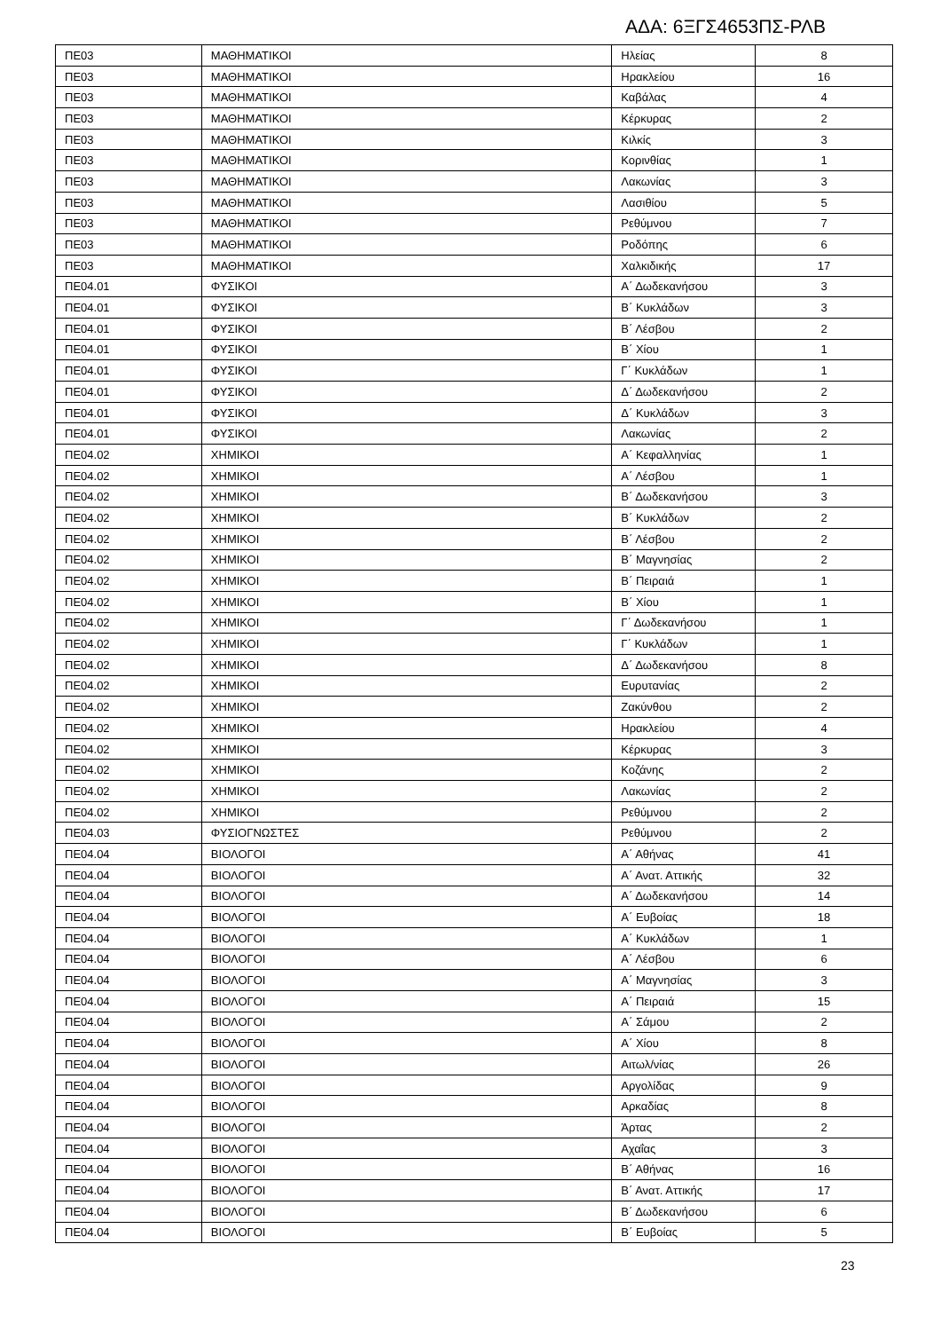ΑΔΑ: 6ΞΓΣ4653ΠΣ-ΡΛΒ
| ΠΕ03 | ΜΑΘΗΜΑΤΙΚΟΙ | Ηλείας | 8 |
| ΠΕ03 | ΜΑΘΗΜΑΤΙΚΟΙ | Ηρακλείου | 16 |
| ΠΕ03 | ΜΑΘΗΜΑΤΙΚΟΙ | Καβάλας | 4 |
| ΠΕ03 | ΜΑΘΗΜΑΤΙΚΟΙ | Κέρκυρας | 2 |
| ΠΕ03 | ΜΑΘΗΜΑΤΙΚΟΙ | Κιλκίς | 3 |
| ΠΕ03 | ΜΑΘΗΜΑΤΙΚΟΙ | Κορινθίας | 1 |
| ΠΕ03 | ΜΑΘΗΜΑΤΙΚΟΙ | Λακωνίας | 3 |
| ΠΕ03 | ΜΑΘΗΜΑΤΙΚΟΙ | Λασιθίου | 5 |
| ΠΕ03 | ΜΑΘΗΜΑΤΙΚΟΙ | Ρεθύμνου | 7 |
| ΠΕ03 | ΜΑΘΗΜΑΤΙΚΟΙ | Ροδόπης | 6 |
| ΠΕ03 | ΜΑΘΗΜΑΤΙΚΟΙ | Χαλκιδικής | 17 |
| ΠΕ04.01 | ΦΥΣΙΚΟΙ | Α΄ Δωδεκανήσου | 3 |
| ΠΕ04.01 | ΦΥΣΙΚΟΙ | Β΄ Κυκλάδων | 3 |
| ΠΕ04.01 | ΦΥΣΙΚΟΙ | Β΄ Λέσβου | 2 |
| ΠΕ04.01 | ΦΥΣΙΚΟΙ | Β΄ Χίου | 1 |
| ΠΕ04.01 | ΦΥΣΙΚΟΙ | Γ΄ Κυκλάδων | 1 |
| ΠΕ04.01 | ΦΥΣΙΚΟΙ | Δ΄ Δωδεκανήσου | 2 |
| ΠΕ04.01 | ΦΥΣΙΚΟΙ | Δ΄ Κυκλάδων | 3 |
| ΠΕ04.01 | ΦΥΣΙΚΟΙ | Λακωνίας | 2 |
| ΠΕ04.02 | ΧΗΜΙΚΟΙ | Α΄ Κεφαλληνίας | 1 |
| ΠΕ04.02 | ΧΗΜΙΚΟΙ | Α΄ Λέσβου | 1 |
| ΠΕ04.02 | ΧΗΜΙΚΟΙ | Β΄ Δωδεκανήσου | 3 |
| ΠΕ04.02 | ΧΗΜΙΚΟΙ | Β΄ Κυκλάδων | 2 |
| ΠΕ04.02 | ΧΗΜΙΚΟΙ | Β΄ Λέσβου | 2 |
| ΠΕ04.02 | ΧΗΜΙΚΟΙ | Β΄ Μαγνησίας | 2 |
| ΠΕ04.02 | ΧΗΜΙΚΟΙ | Β΄ Πειραιά | 1 |
| ΠΕ04.02 | ΧΗΜΙΚΟΙ | Β΄ Χίου | 1 |
| ΠΕ04.02 | ΧΗΜΙΚΟΙ | Γ΄ Δωδεκανήσου | 1 |
| ΠΕ04.02 | ΧΗΜΙΚΟΙ | Γ΄ Κυκλάδων | 1 |
| ΠΕ04.02 | ΧΗΜΙΚΟΙ | Δ΄ Δωδεκανήσου | 8 |
| ΠΕ04.02 | ΧΗΜΙΚΟΙ | Ευρυτανίας | 2 |
| ΠΕ04.02 | ΧΗΜΙΚΟΙ | Ζακύνθου | 2 |
| ΠΕ04.02 | ΧΗΜΙΚΟΙ | Ηρακλείου | 4 |
| ΠΕ04.02 | ΧΗΜΙΚΟΙ | Κέρκυρας | 3 |
| ΠΕ04.02 | ΧΗΜΙΚΟΙ | Κοζάνης | 2 |
| ΠΕ04.02 | ΧΗΜΙΚΟΙ | Λακωνίας | 2 |
| ΠΕ04.02 | ΧΗΜΙΚΟΙ | Ρεθύμνου | 2 |
| ΠΕ04.03 | ΦΥΣΙΟΓΝΩΣΤΕΣ | Ρεθύμνου | 2 |
| ΠΕ04.04 | ΒΙΟΛΟΓΟΙ | Α΄ Αθήνας | 41 |
| ΠΕ04.04 | ΒΙΟΛΟΓΟΙ | Α΄ Ανατ. Αττικής | 32 |
| ΠΕ04.04 | ΒΙΟΛΟΓΟΙ | Α΄ Δωδεκανήσου | 14 |
| ΠΕ04.04 | ΒΙΟΛΟΓΟΙ | Α΄ Ευβοίας | 18 |
| ΠΕ04.04 | ΒΙΟΛΟΓΟΙ | Α΄ Κυκλάδων | 1 |
| ΠΕ04.04 | ΒΙΟΛΟΓΟΙ | Α΄ Λέσβου | 6 |
| ΠΕ04.04 | ΒΙΟΛΟΓΟΙ | Α΄ Μαγνησίας | 3 |
| ΠΕ04.04 | ΒΙΟΛΟΓΟΙ | Α΄ Πειραιά | 15 |
| ΠΕ04.04 | ΒΙΟΛΟΓΟΙ | Α΄ Σάμου | 2 |
| ΠΕ04.04 | ΒΙΟΛΟΓΟΙ | Α΄ Χίου | 8 |
| ΠΕ04.04 | ΒΙΟΛΟΓΟΙ | Αιτωλ/νίας | 26 |
| ΠΕ04.04 | ΒΙΟΛΟΓΟΙ | Αργολίδας | 9 |
| ΠΕ04.04 | ΒΙΟΛΟΓΟΙ | Αρκαδίας | 8 |
| ΠΕ04.04 | ΒΙΟΛΟΓΟΙ | Άρτας | 2 |
| ΠΕ04.04 | ΒΙΟΛΟΓΟΙ | Αχαΐας | 3 |
| ΠΕ04.04 | ΒΙΟΛΟΓΟΙ | Β΄ Αθήνας | 16 |
| ΠΕ04.04 | ΒΙΟΛΟΓΟΙ | Β΄ Ανατ. Αττικής | 17 |
| ΠΕ04.04 | ΒΙΟΛΟΓΟΙ | Β΄ Δωδεκανήσου | 6 |
| ΠΕ04.04 | ΒΙΟΛΟΓΟΙ | Β΄ Ευβοίας | 5 |
23